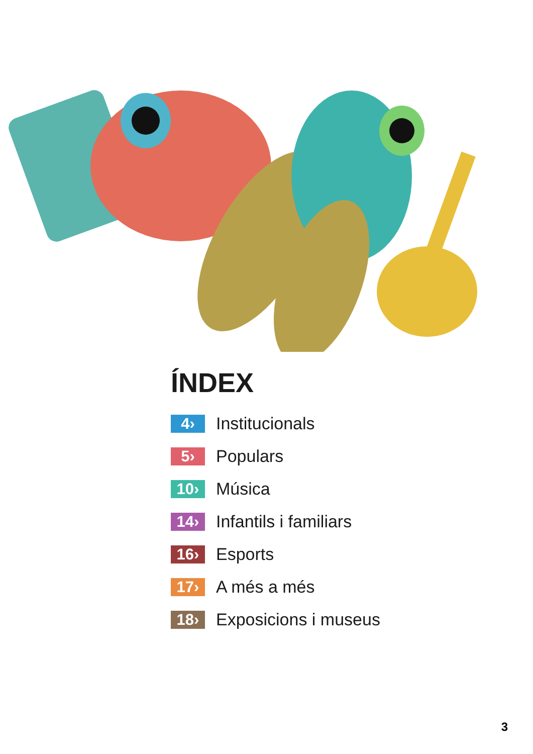ÍNDEX
4›
Institucionals
5›
Populars
10›
Música
14›
Infantils i familiars
16›
Esports
17›
A més a més
18›
Exposicions i museus
3